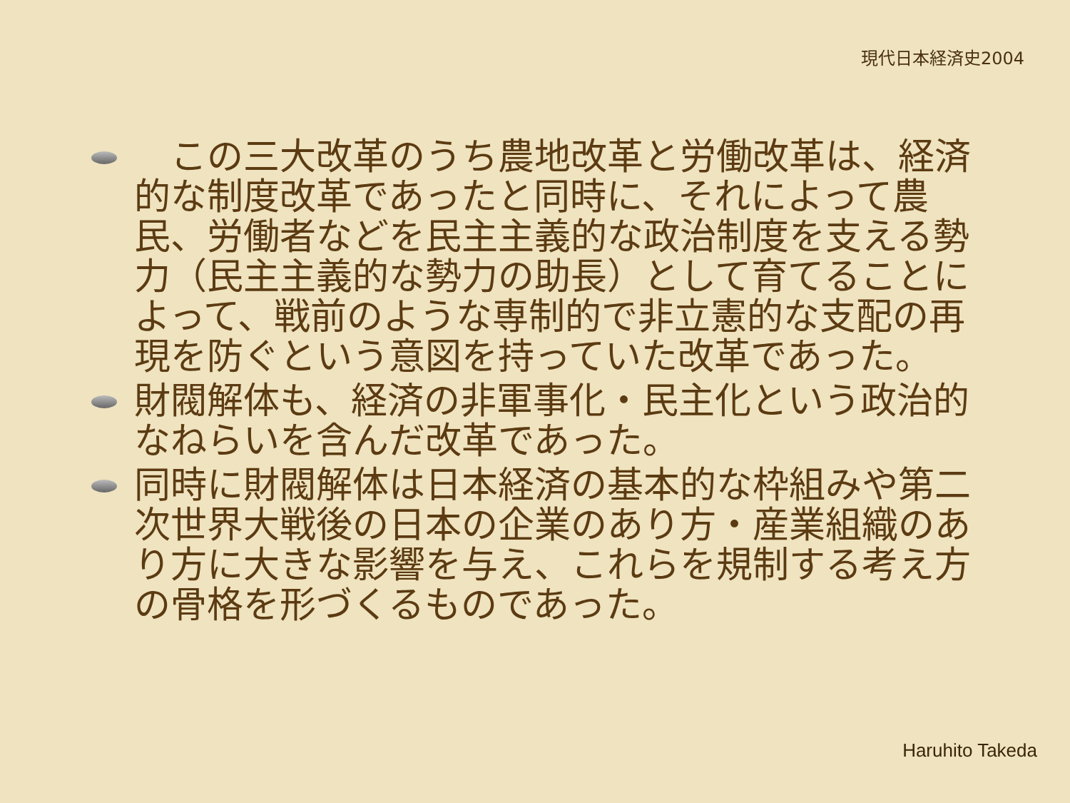現代日本経済史2004
　この三大改革のうち農地改革と労働改革は、経済的な制度改革であったと同時に、それによって農民、労働者などを民主主義的な政治制度を支える勢力（民主主義的な勢力の助長）として育てることによって、戦前のような専制的で非立憲的な支配の再現を防ぐという意図を持っていた改革であった。
財閥解体も、経済の非軍事化・民主化という政治的なねらいを含んだ改革であった。
同時に財閥解体は日本経済の基本的な枠組みや第二次世界大戦後の日本の企業のあり方・産業組織のあり方に大きな影響を与え、これらを規制する考え方の骨格を形づくるものであった。
Haruhito Takeda